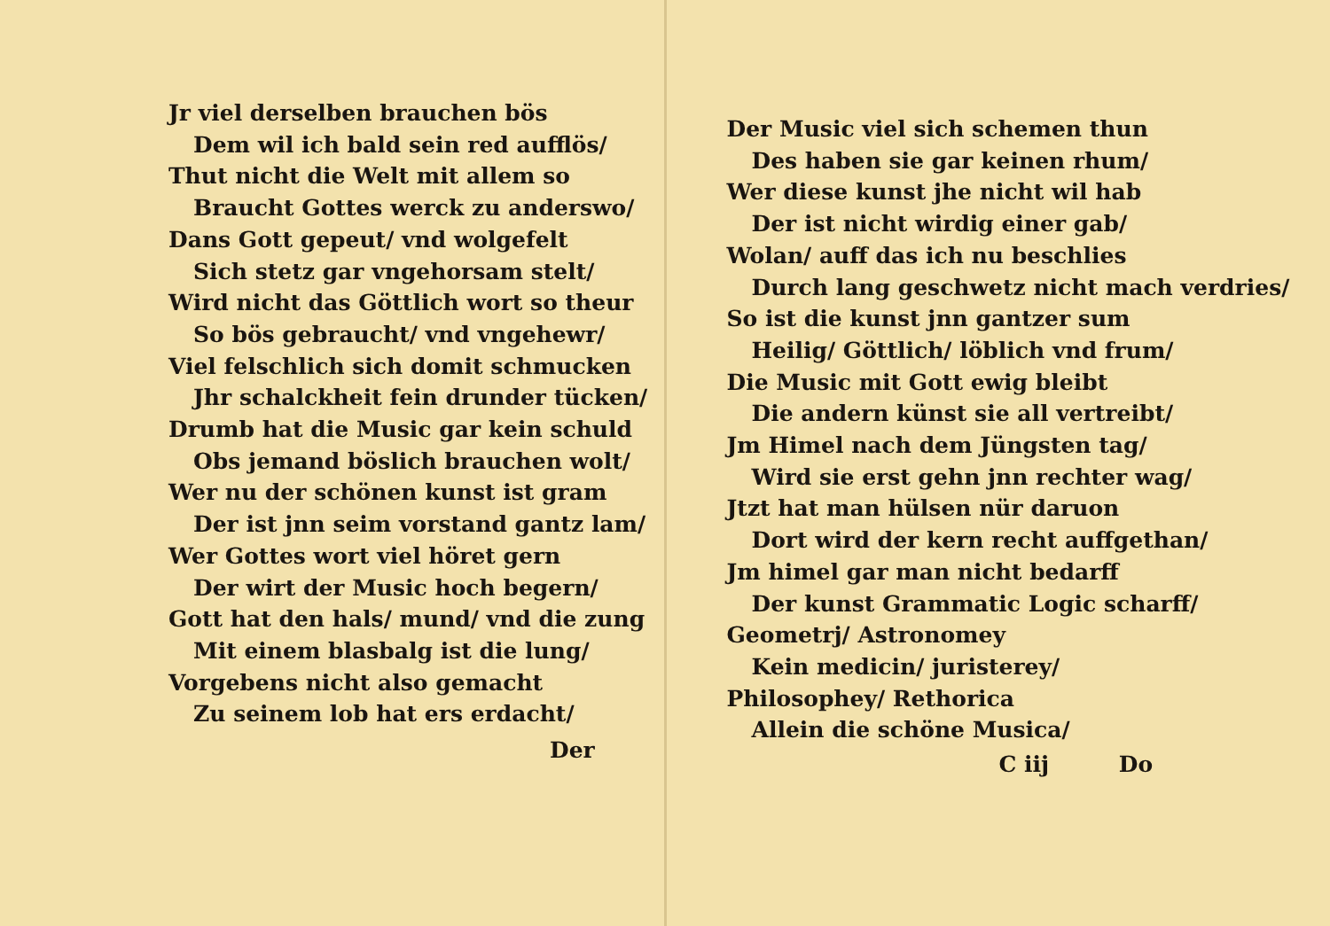Jr viel derselben brauchen bös
Dem wil ich bald sein red aufflös/
Thut nicht die Welt mit allem so
Braucht Gottes werck zu anderswo/
Dans Gott gepeut/ vnd wolgefelt
Sich stetz gar vngehorsam stelt/
Wird nicht das Göttlich wort so theur
So bös gebraucht/ vnd vngehewr/
Viel felschlich sich domit schmucken
Jhr schalckheit fein drunder tücken/
Drumb hat die Music gar kein schuld
Obs jemand böslich brauchen wolt/
Wer nu der schönen kunst ist gram
Der ist jnn seim vorstand gantz lam/
Wer Gottes wort viel höret gern
Der wirt der Music hoch begern/
Gott hat den hals/ mund/ vnd die zung
Mit einem blasbalg ist die lung/
Vorgebens nicht also gemacht
Zu seinem lob hat ers erdacht/
Der
Der Music viel sich schemen thun
Des haben sie gar keinen rhum/
Wer diese kunst jhe nicht wil hab
Der ist nicht wirdig einer gab/
Wolan/ auff das ich nu beschlies
Durch lang geschwetz nicht mach verdries/
So ist die kunst jnn gantzer sum
Heilig/ Göttlich/ löblich vnd frum/
Die Music mit Gott ewig bleibt
Die andern künst sie all vertreibt/
Jm Himel nach dem Jüngsten tag/
Wird sie erst gehn jnn rechter wag/
Jtzt hat man hülsen nür daruon
Dort wird der kern recht auffgethan/
Jm himel gar man nicht bedarff
Der kunst Grammatic Logic scharff/
Geometrj/ Astronomey
Kein medicin/ juristerey/
Philosophey/ Rethorica
Allein die schöne Musica/
C iij Do